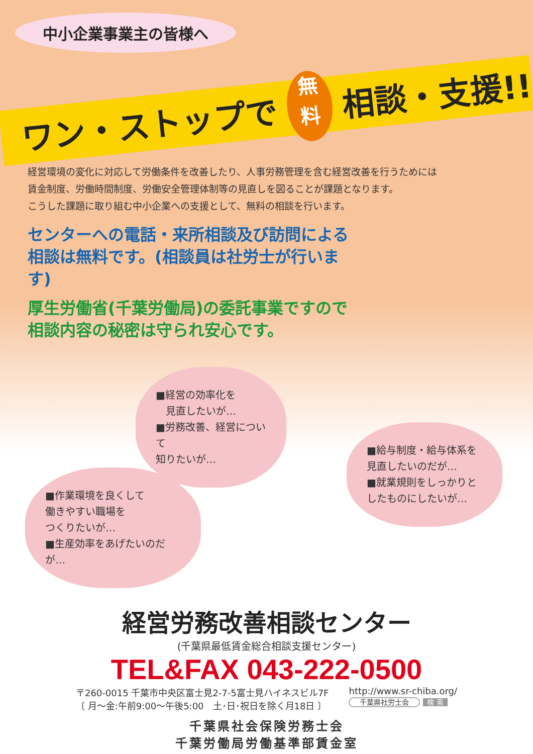中小企業事業主の皆様へ
ワン・ストップで 無
料 相談・支援!!
経営環境の変化に対応して労働条件を改善したり、人事労務管理を含む経営改善を行うためには
賃金制度、労働時間制度、労働安全管理体制等の見直しを図ることが課題となります。
こうした課題に取り組む中小企業への支援として、無料の相談を行います。
センターへの電話・来所相談及び訪問による相談は無料です。(相談員は社労士が行います)
厚生労働省(千葉労働局)の委託事業ですので相談内容の秘密は守られ安心です。
■経営の効率化を
　見直したいが…
■労務改善、経営について
知りたいが…
■給与制度・給与体系を
見直したいのだが…
■就業規則をしっかりと
したものにしたいが…
■作業環境を良くして
働きやすい職場を
つくりたいが…
■生産効率をあげたいのだが…
経営労務改善相談センター
(千葉県最低賃金総合相談支援センター)
TEL&FAX 043-222-0500
〒260-0015 千葉市中央区富士見2-7-5富士見ハイネスビル7F
〔 月～金:午前9:00～午後5:00　土･日･祝日を除く月18日 〕
http://www.sr-chiba.org/
千葉県社労士会 検 索
千葉県社会保険労務士会
千葉労働局労働基準部賃金室